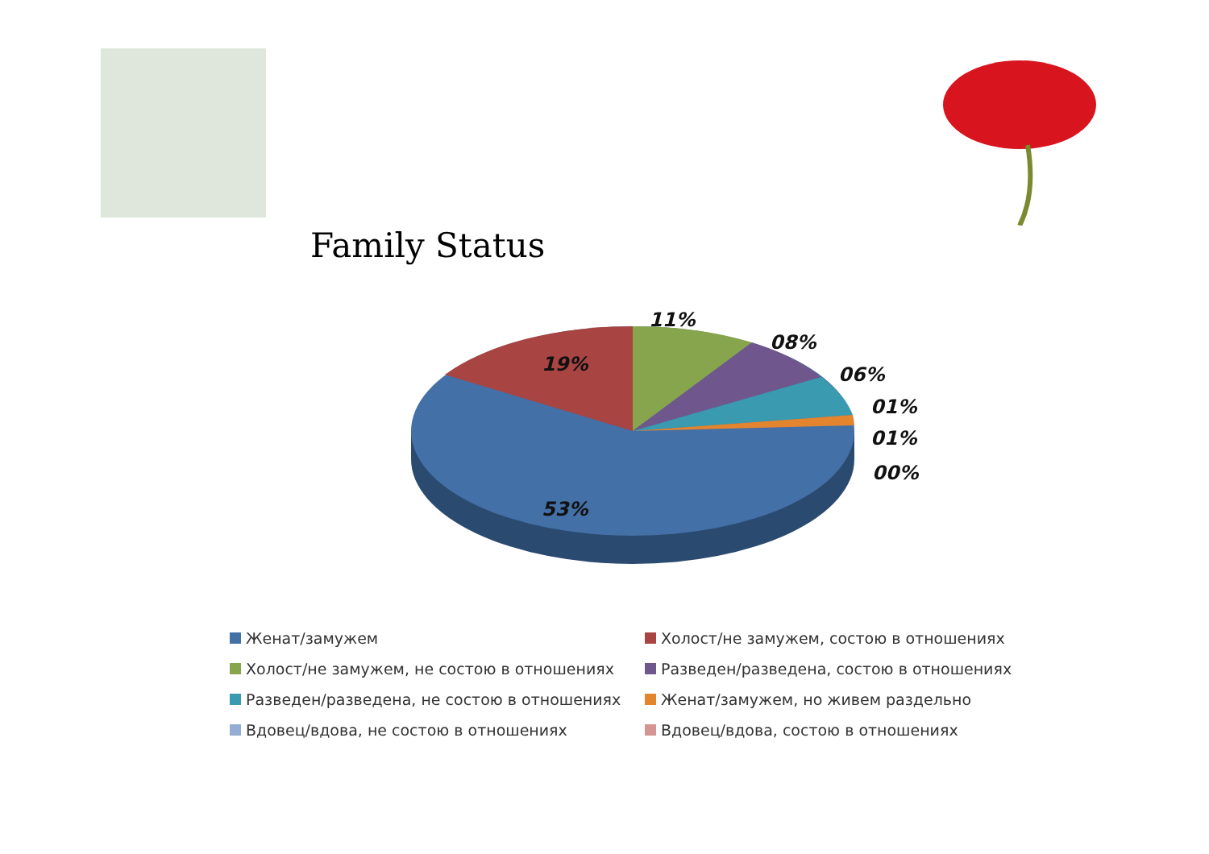Family Status
11%
08%
06%
01%
01%
00%
19%
53%
Женат/замужем
Холост/не замужем, состою в отношениях
Холост/не замужем, не состою в отношениях
Разведен/разведена, состою в отношениях
Разведен/разведена, не состою в отношениях
Женат/замужем, но живем раздельно
Вдовец/вдова, не состою в отношениях
Вдовец/вдова, состою в отношениях